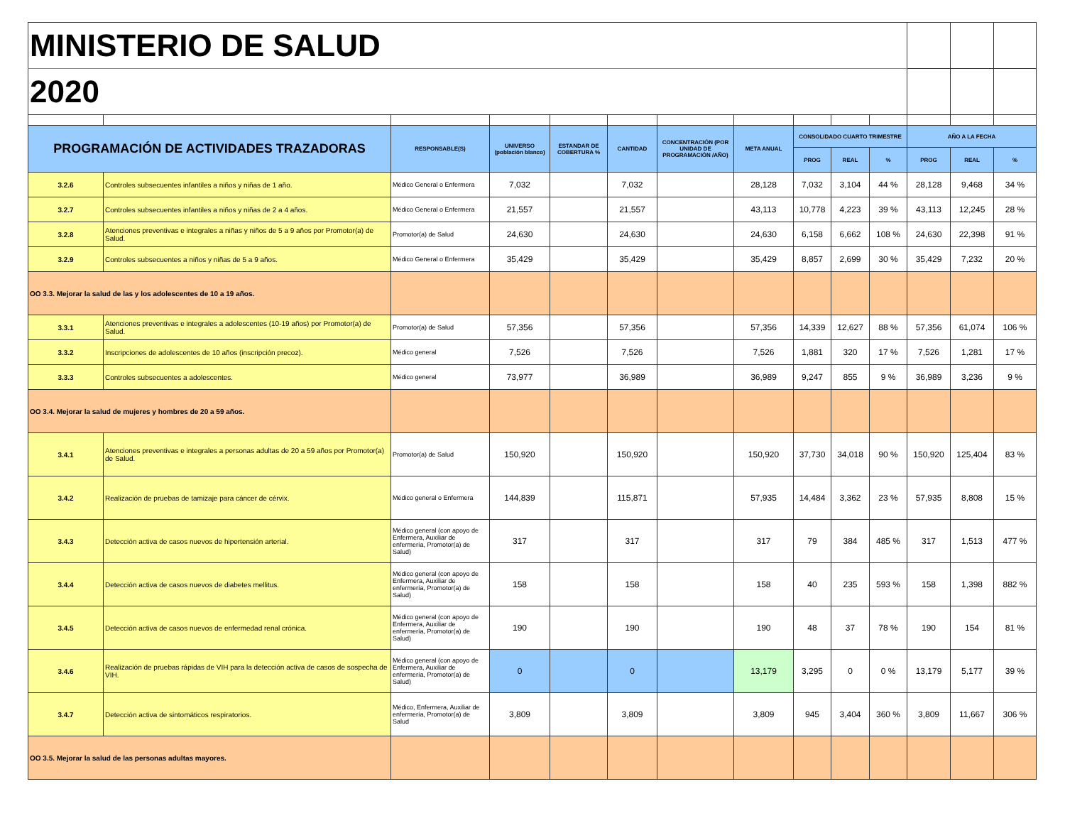| MINISTERIO DE SALUD | | | | | | | | | | | | | |
| 2020 | | | | | | | | | | | | | |
| PROGRAMACIÓN DE ACTIVIDADES TRAZADORAS | | RESPONSABLE(S) | UNIVERSO (población blanco) | ESTANDAR DE COBERTURA % | CANTIDAD | CONCENTRACIÓN (POR UNIDAD DE PROGRAMACIÓN /AÑO) | META ANUAL | CONSOLIDADO CUARTO TRIMESTRE | | | AÑO A LA FECHA | | |
| | | | | | | | | PROG | REAL | % | PROG | REAL | % |
| 3.2.6 | Controles subsecuentes infantiles a niños y niñas de 1 año. | Médico General o Enfermera | 7,032 | | 7,032 | | 28,128 | 7,032 | 3,104 | 44 % | 28,128 | 9,468 | 34 % |
| 3.2.7 | Controles subsecuentes infantiles a niños y niñas de 2 a 4 años. | Médico General o Enfermera | 21,557 | | 21,557 | | 43,113 | 10,778 | 4,223 | 39 % | 43,113 | 12,245 | 28 % |
| 3.2.8 | Atenciones preventivas e integrales a niñas y niños de 5 a 9 años por Promotor(a) de Salud. | Promotor(a) de Salud | 24,630 | | 24,630 | | 24,630 | 6,158 | 6,662 | 108 % | 24,630 | 22,398 | 91 % |
| 3.2.9 | Controles subsecuentes a niños y niñas de 5 a 9 años. | Médico General o Enfermera | 35,429 | | 35,429 | | 35,429 | 8,857 | 2,699 | 30 % | 35,429 | 7,232 | 20 % |
| OO 3.3. Mejorar la salud de las y los adolescentes de 10 a 19 años. | | | | | | | | | | | | | |
| 3.3.1 | Atenciones preventivas e integrales a adolescentes (10-19 años) por Promotor(a) de Salud. | Promotor(a) de Salud | 57,356 | | 57,356 | | 57,356 | 14,339 | 12,627 | 88 % | 57,356 | 61,074 | 106 % |
| 3.3.2 | Inscripciones de adolescentes de 10 años (inscripción precoz). | Médico general | 7,526 | | 7,526 | | 7,526 | 1,881 | 320 | 17 % | 7,526 | 1,281 | 17 % |
| 3.3.3 | Controles subsecuentes a adolescentes. | Médico general | 73,977 | | 36,989 | | 36,989 | 9,247 | 855 | 9 % | 36,989 | 3,236 | 9 % |
| OO 3.4. Mejorar la salud de mujeres y hombres de 20 a 59 años. | | | | | | | | | | | | | |
| 3.4.1 | Atenciones preventivas e integrales a personas adultas de 20 a 59 años por Promotor(a) de Salud. | Promotor(a) de Salud | 150,920 | | 150,920 | | 150,920 | 37,730 | 34,018 | 90 % | 150,920 | 125,404 | 83 % |
| 3.4.2 | Realización de pruebas de tamizaje para cáncer de cérvix. | Médico general o Enfermera | 144,839 | | 115,871 | | 57,935 | 14,484 | 3,362 | 23 % | 57,935 | 8,808 | 15 % |
| 3.4.3 | Detección activa de casos nuevos de hipertensión arterial. | Médico general (con apoyo de Enfermera, Auxiliar de enfermería, Promotor(a) de Salud) | 317 | | 317 | | 317 | 79 | 384 | 485 % | 317 | 1,513 | 477 % |
| 3.4.4 | Detección activa de casos nuevos de diabetes mellitus. | Médico general (con apoyo de Enfermera, Auxiliar de enfermería, Promotor(a) de Salud) | 158 | | 158 | | 158 | 40 | 235 | 593 % | 158 | 1,398 | 882 % |
| 3.4.5 | Detección activa de casos nuevos de enfermedad renal crónica. | Médico general (con apoyo de Enfermera, Auxiliar de enfermería, Promotor(a) de Salud) | 190 | | 190 | | 190 | 48 | 37 | 78 % | 190 | 154 | 81 % |
| 3.4.6 | Realización de pruebas rápidas de VIH para la detección activa de casos de sospecha de VIH. | Médico general (con apoyo de Enfermera, Auxiliar de enfermería, Promotor(a) de Salud) | 0 | | 0 | | 13,179 | 3,295 | 0 | 0 % | 13,179 | 5,177 | 39 % |
| 3.4.7 | Detección activa de sintomáticos respiratorios. | Médico, Enfermera, Auxiliar de enfermería, Promotor(a) de Salud | 3,809 | | 3,809 | | 3,809 | 945 | 3,404 | 360 % | 3,809 | 11,667 | 306 % |
| OO 3.5. Mejorar la salud de las personas adultas mayores. | | | | | | | | | | | | | |